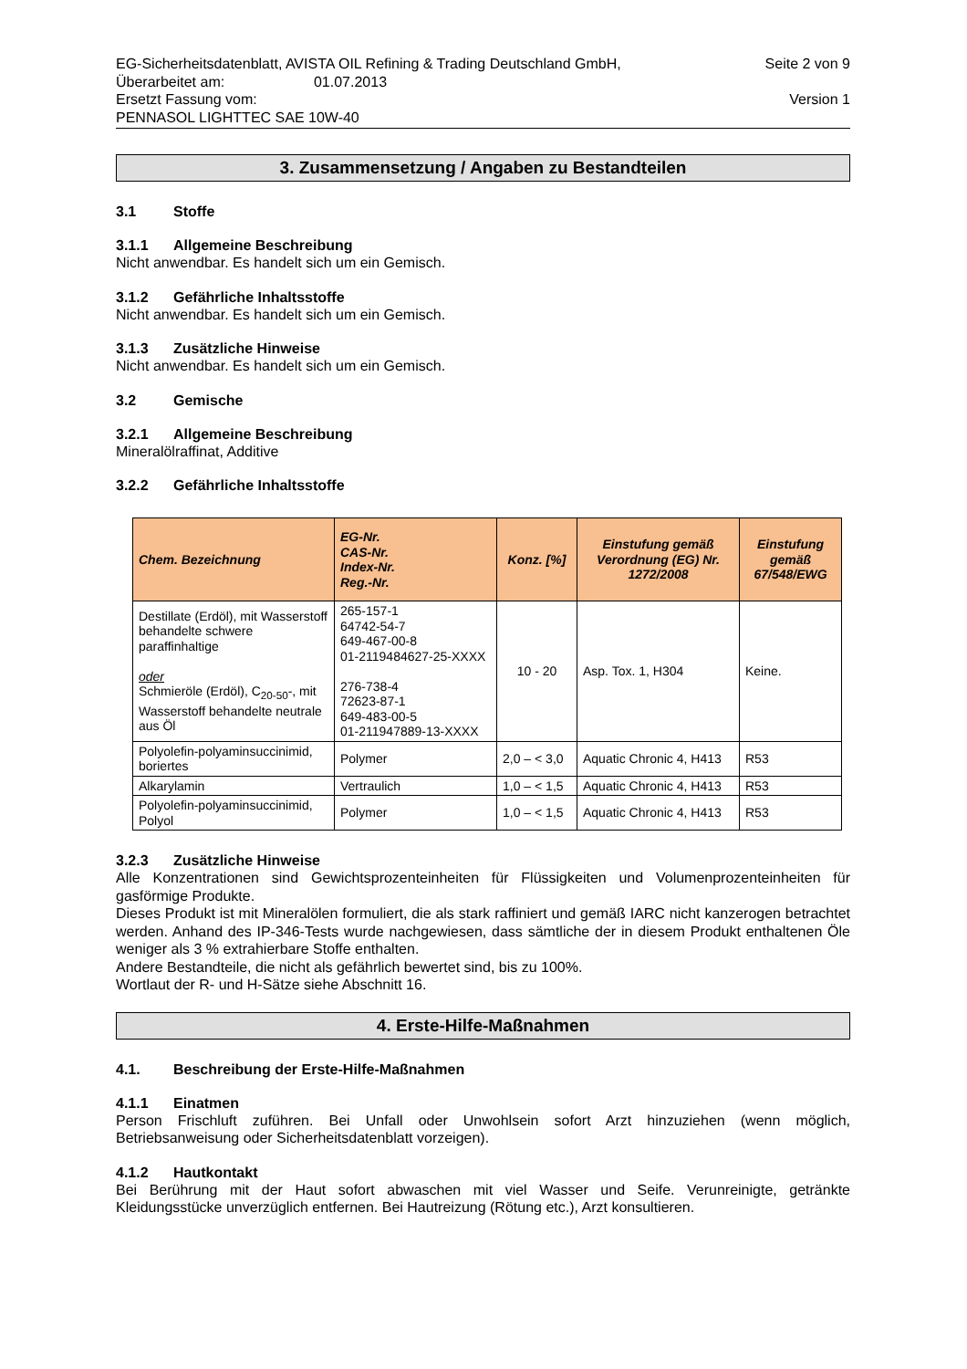EG-Sicherheitsdatenblatt, AVISTA OIL Refining & Trading Deutschland GmbH,
Überarbeitet am: 01.07.2013
Ersetzt Fassung vom:
PENNASOL LIGHTTEC SAE 10W-40
Seite 2 von 9
Version 1
3. Zusammensetzung / Angaben zu Bestandteilen
3.1 Stoffe
3.1.1 Allgemeine Beschreibung
Nicht anwendbar. Es handelt sich um ein Gemisch.
3.1.2 Gefährliche Inhaltsstoffe
Nicht anwendbar. Es handelt sich um ein Gemisch.
3.1.3 Zusätzliche Hinweise
Nicht anwendbar. Es handelt sich um ein Gemisch.
3.2 Gemische
3.2.1 Allgemeine Beschreibung
Mineralölraffinat, Additive
3.2.2 Gefährliche Inhaltsstoffe
| Chem. Bezeichnung | EG-Nr. CAS-Nr. Index-Nr. Reg.-Nr. | Konz. [%] | Einstufung gemäß Verordnung (EG) Nr. 1272/2008 | Einstufung gemäß 67/548/EWG |
| --- | --- | --- | --- | --- |
| Destillate (Erdöl), mit Wasserstoff behandelte schwere paraffinhaltige oder Schmieröle (Erdöl), C<sub>20-50</sub>-, mit Wasserstoff behandelte neutrale aus Öl | 265-157-1 64742-54-7 649-467-00-8 01-2119484627-25-XXXX 276-738-4 72623-87-1 649-483-00-5 01-211947889-13-XXXX | 10 - 20 | Asp. Tox. 1, H304 | Keine. |
| Polyolefin-polyaminsuccinimid, boriertes | Polymer | 2,0 – < 3,0 | Aquatic Chronic 4, H413 | R53 |
| Alkarylamin | Vertraulich | 1,0 – < 1,5 | Aquatic Chronic 4, H413 | R53 |
| Polyolefin-polyaminsuccinimid, Polyol | Polymer | 1,0 – < 1,5 | Aquatic Chronic 4, H413 | R53 |
3.2.3 Zusätzliche Hinweise
Alle Konzentrationen sind Gewichtsprozenteinheiten für Flüssigkeiten und Volumenprozenteinheiten für gasförmige Produkte.
Dieses Produkt ist mit Mineralölen formuliert, die als stark raffiniert und gemäß IARC nicht kanzerogen betrachtet werden. Anhand des IP-346-Tests wurde nachgewiesen, dass sämtliche der in diesem Produkt enthaltenen Öle weniger als 3 % extrahierbare Stoffe enthalten.
Andere Bestandteile, die nicht als gefährlich bewertet sind, bis zu 100%.
Wortlaut der R- und H-Sätze siehe Abschnitt 16.
4. Erste-Hilfe-Maßnahmen
4.1. Beschreibung der Erste-Hilfe-Maßnahmen
4.1.1 Einatmen
Person Frischluft zuführen. Bei Unfall oder Unwohlsein sofort Arzt hinzuziehen (wenn möglich, Betriebsanweisung oder Sicherheitsdatenblatt vorzeigen).
4.1.2 Hautkontakt
Bei Berührung mit der Haut sofort abwaschen mit viel Wasser und Seife. Verunreinigte, getränkte Kleidungsstücke unverzüglich entfernen. Bei Hautreizung (Rötung etc.), Arzt konsultieren.